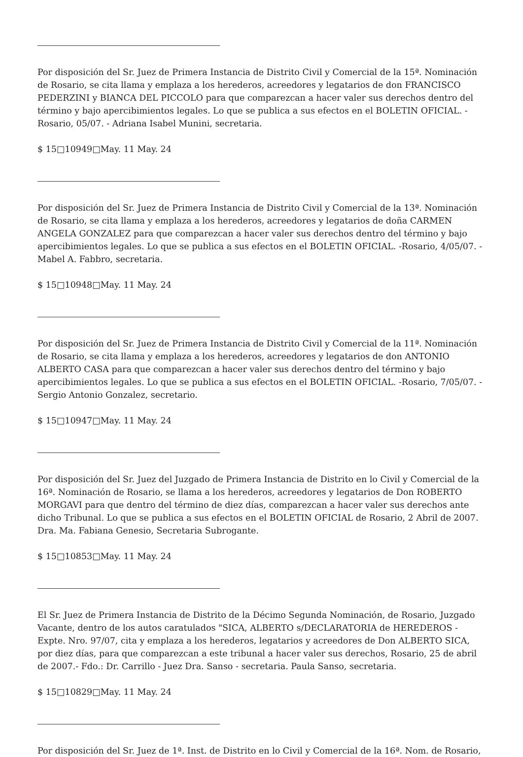Por disposición del Sr. Juez de Primera Instancia de Distrito Civil y Comercial de la 15ª. Nominación de Rosario, se cita llama y emplaza a los herederos, acreedores y legatarios de don FRANCISCO PEDERZINI y BIANCA DEL PICCOLO para que comparezcan a hacer valer sus derechos dentro del término y bajo apercibimientos legales. Lo que se publica a sus efectos en el BOLETIN OFICIAL. - Rosario, 05/07. - Adriana Isabel Munini, secretaria.
$ 15□10949□May. 11 May. 24
Por disposición del Sr. Juez de Primera Instancia de Distrito Civil y Comercial de la 13ª. Nominación de Rosario, se cita llama y emplaza a los herederos, acreedores y legatarios de doña CARMEN ANGELA GONZALEZ para que comparezcan a hacer valer sus derechos dentro del término y bajo apercibimientos legales. Lo que se publica a sus efectos en el BOLETIN OFICIAL. -Rosario, 4/05/07. - Mabel A. Fabbro, secretaria.
$ 15□10948□May. 11 May. 24
Por disposición del Sr. Juez de Primera Instancia de Distrito Civil y Comercial de la 11ª. Nominación de Rosario, se cita llama y emplaza a los herederos, acreedores y legatarios de don ANTONIO ALBERTO CASA para que comparezcan a hacer valer sus derechos dentro del término y bajo apercibimientos legales. Lo que se publica a sus efectos en el BOLETIN OFICIAL. -Rosario, 7/05/07. - Sergio Antonio Gonzalez, secretario.
$ 15□10947□May. 11 May. 24
Por disposición del Sr. Juez del Juzgado de Primera Instancia de Distrito en lo Civil y Comercial de la 16ª. Nominación de Rosario, se llama a los herederos, acreedores y legatarios de Don ROBERTO MORGAVI para que dentro del término de diez días, comparezcan a hacer valer sus derechos ante dicho Tribunal. Lo que se publica a sus efectos en el BOLETIN OFICIAL de Rosario, 2 Abril de 2007. Dra. Ma. Fabiana Genesio, Secretaria Subrogante.
$ 15□10853□May. 11 May. 24
El Sr. Juez de Primera Instancia de Distrito de la Décimo Segunda Nominación, de Rosario, Juzgado Vacante, dentro de los autos caratulados "SICA, ALBERTO s/DECLARATORIA de HEREDEROS - Expte. Nro. 97/07, cita y emplaza a los herederos, legatarios y acreedores de Don ALBERTO SICA, por diez días, para que comparezcan a este tribunal a hacer valer sus derechos, Rosario, 25 de abril de 2007.- Fdo.: Dr. Carrillo - Juez Dra. Sanso - secretaria. Paula Sanso, secretaria.
$ 15□10829□May. 11 May. 24
Por disposición del Sr. Juez de 1ª. Inst. de Distrito en lo Civil y Comercial de la 16ª. Nom. de Rosario,